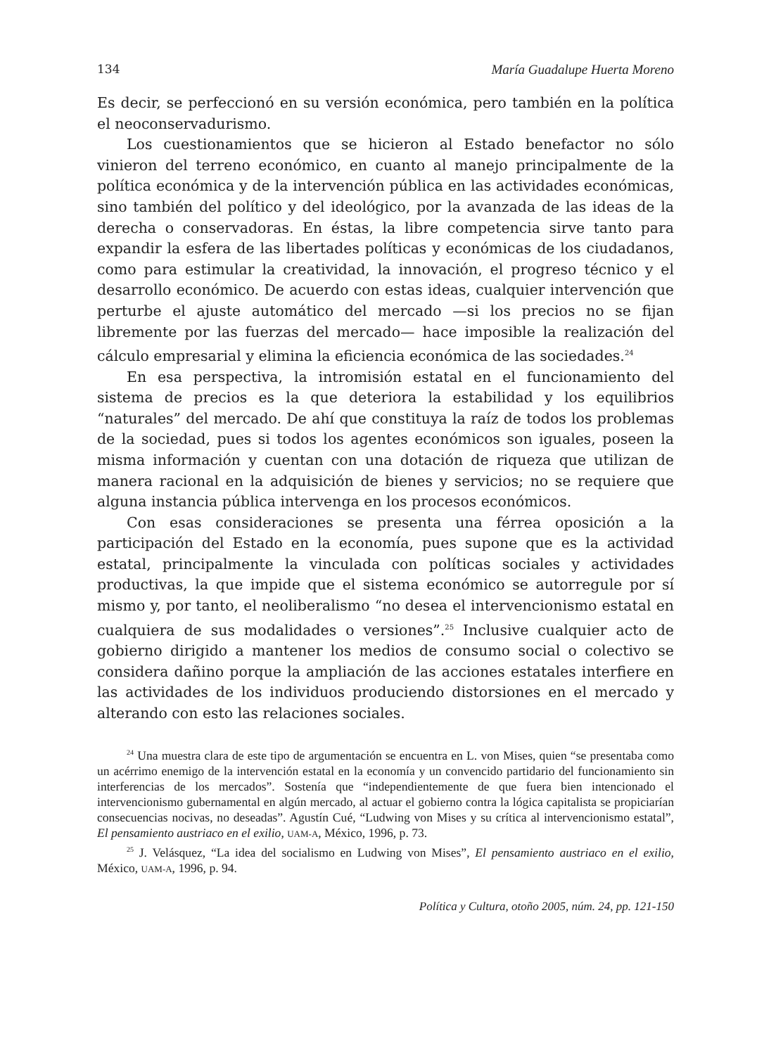134 María Guadalupe Huerta Moreno
Es decir, se perfeccionó en su versión económica, pero también en la política el neoconservadurismo.
Los cuestionamientos que se hicieron al Estado benefactor no sólo vinieron del terreno económico, en cuanto al manejo principalmente de la política económica y de la intervención pública en las actividades económicas, sino también del político y del ideológico, por la avanzada de las ideas de la derecha o conservadoras. En éstas, la libre competencia sirve tanto para expandir la esfera de las libertades políticas y económicas de los ciudadanos, como para estimular la creatividad, la innovación, el progreso técnico y el desarrollo económico. De acuerdo con estas ideas, cualquier intervención que perturbe el ajuste automático del mercado —si los precios no se fijan libremente por las fuerzas del mercado— hace imposible la realización del cálculo empresarial y elimina la eficiencia económica de las sociedades.<sup>24</sup>
En esa perspectiva, la intromisión estatal en el funcionamiento del sistema de precios es la que deteriora la estabilidad y los equilibrios “naturales” del mercado. De ahí que constituya la raíz de todos los problemas de la sociedad, pues si todos los agentes económicos son iguales, poseen la misma información y cuentan con una dotación de riqueza que utilizan de manera racional en la adquisición de bienes y servicios; no se requiere que alguna instancia pública intervenga en los procesos económicos.
Con esas consideraciones se presenta una férrea oposición a la participación del Estado en la economía, pues supone que es la actividad estatal, principalmente la vinculada con políticas sociales y actividades productivas, la que impide que el sistema económico se autorregule por sí mismo y, por tanto, el neoliberalismo “no desea el intervencionismo estatal en cualquiera de sus modalidades o versiones”.<sup>25</sup> Inclusive cualquier acto de gobierno dirigido a mantener los medios de consumo social o colectivo se considera dañino porque la ampliación de las acciones estatales interfiere en las actividades de los individuos produciendo distorsiones en el mercado y alterando con esto las relaciones sociales.
<sup>24</sup> Una muestra clara de este tipo de argumentación se encuentra en L. von Mises, quien “se presentaba como un acérrimo enemigo de la intervención estatal en la economía y un convencido partidario del funcionamiento sin interferencias de los mercados”. Sostenía que “independientemente de que fuera bien intencionado el intervencionismo gubernamental en algún mercado, al actuar el gobierno contra la lógica capitalista se propiciarían consecuencias nocivas, no deseadas”. Agustín Cué, “Ludwing von Mises y su crítica al intervencionismo estatal”, El pensamiento austriaco en el exilio, UAM-A, México, 1996, p. 73.
<sup>25</sup> J. Velásquez, “La idea del socialismo en Ludwing von Mises”, El pensamiento austriaco en el exilio, México, UAM-A, 1996, p. 94.
Política y Cultura, otoño 2005, núm. 24, pp. 121-150